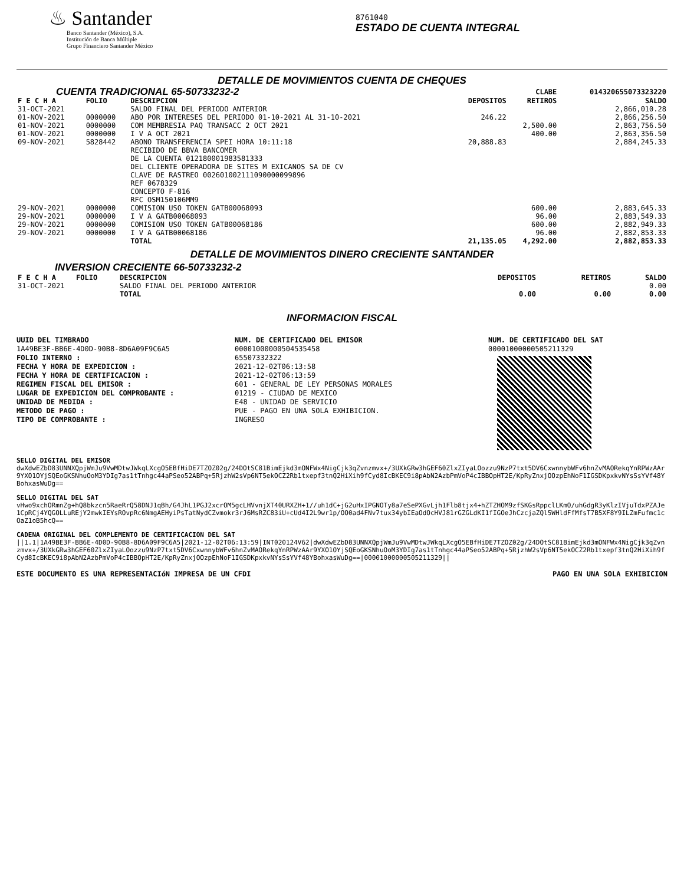♨ Santander
Banco Santander (México), S.A.
Institución de Banca Múltiple
Grupo Financiero Santander México
8761040
ESTADO DE CUENTA INTEGRAL
DETALLE DE MOVIMIENTOS CUENTA DE CHEQUES
| CUENTA TRADICIONAL 65-50733232-2 | | | | CLABE | 014320655073323220 |
| F E C H A | FOLIO | DESCRIPCION | DEPOSITOS | RETIROS | SALDO |
| 31-OCT-2021 | | SALDO FINAL DEL PERIODO ANTERIOR | | | 2,866,010.28 |
| 01-NOV-2021 | 0000000 | ABO POR INTERESES DEL PERIODO 01-10-2021 AL 31-10-2021 | 246.22 | | 2,866,256.50 |
| 01-NOV-2021 | 0000000 | COM MEMBRESIA PAQ TRANSACC 2 OCT 2021 | | 2,500.00 | 2,863,756.50 |
| 01-NOV-2021 | 0000000 | I V A OCT 2021 | | 400.00 | 2,863,356.50 |
| 09-NOV-2021 | 5828442 | ABONO TRANSFERENCIA SPEI HORA 10:11:18 RECIBIDO DE BBVA BANCOMER DE LA CUENTA 012180001983581333 DEL CLIENTE OPERADORA DE SITES M EXICANOS SA DE CV CLAVE DE RASTREO 002601002111090000099896 REF 0678329 CONCEPTO F-816 RFC OSM150106MM9 | 20,888.83 | | 2,884,245.33 |
| 29-NOV-2021 | 0000000 | COMISION USO TOKEN GATB00068093 | | 600.00 | 2,883,645.33 |
| 29-NOV-2021 | 0000000 | I V A GATB00068093 | | 96.00 | 2,883,549.33 |
| 29-NOV-2021 | 0000000 | COMISION USO TOKEN GATB00068186 | | 600.00 | 2,882,949.33 |
| 29-NOV-2021 | 0000000 | I V A GATB00068186 | | 96.00 | 2,882,853.33 |
| | | TOTAL | 21,135.05 | 4,292.00 | 2,882,853.33 |
DETALLE DE MOVIMIENTOS DINERO CRECIENTE SANTANDER
INVERSION CRECIENTE 66-50733232-2
| F E C H A | FOLIO | DESCRIPCION | DEPOSITOS | RETIROS | SALDO |
| --- | --- | --- | --- | --- | --- |
| 31-OCT-2021 | | SALDO FINAL DEL PERIODO ANTERIOR | | | 0.00 |
| | | TOTAL | 0.00 | 0.00 | 0.00 |
INFORMACION FISCAL
UUID DEL TIMBRADO
1A49BE3F-BB6E-4D0D-90B8-8D6A09F9C6A5
FOLIO INTERNO :
FECHA Y HORA DE EXPEDICION :
FECHA Y HORA DE CERTIFICACION :
REGIMEN FISCAL DEL EMISOR :
LUGAR DE EXPEDICION DEL COMPROBANTE :
UNIDAD DE MEDIDA :
METODO DE PAGO :
TIPO DE COMPROBANTE :
NUM. DE CERTIFICADO DEL EMISOR
00001000000504535458
65507332322
2021-12-02T06:13:58
2021-12-02T06:13:59
601 - GENERAL DE LEY PERSONAS MORALES
01219 - CIUDAD DE MEXICO
E48 - UNIDAD DE SERVICIO
PUE - PAGO EN UNA SOLA EXHIBICION.
INGRESO
NUM. DE CERTIFICADO DEL SAT
00001000000505211329
SELLO DIGITAL DEL EMISOR
dwXdwEZbD83UNNXQpjWmJu9VwMDtwJWkqLXcgO5EBfHiDE7TZOZ02g/24DOtSC81BimEjkd3mONFWx4NigCjk3qZvnzmvx+/3UXkGRw3hGEF60ZlxZIyaLOozzu9NzP7txt5DV6CxwnnybWFv6hnZvMAORekqYnRPWzAAr9YXO1OYjSQEoGKSNhuOoM3YDIg7as1tTnhgc44aPSeo52ABPq+5RjzhW2sVp6NT5ekOCZ2Rb1txepf3tnQ2HiXih9fCyd8IcBKEC9i8pAbN2AzbPmVoP4cIBBOpHT2E/KpRyZnxjOOzpEhNoF1IGSDKpxkvNYsSsYVf48YBohxasWuDg==
SELLO DIGITAL DEL SAT
vHwo9xchORmnZg+hQ8bkzcn5RaeRrQ58DNJ1qBh/G4JhL1PGJ2xcrOM5gcLHVvnjXT40URXZH+1//uh1dC+jG2uHxIPGNOTy8a7eSePXGvLjh1Flb8tjx4+hZTZHOM9zfSKGsRppclLKmO/uhGdgR3yKlzIVjuTdxPZAJe1CpRCj4YQGOLLuREjY2mwkIEYsROvpRc6NmgAEHyiPsTatNydCZvmokr3rJ6MsRZC83iU+cUd4I2L9wr1p/OO0ad4FNv7tux34ybIEaOdOcHVJ81rGZGLdKI1fIGOeJhCzcjaZQl5WHldFfMfsT7B5XF8Y9ILZmFufmc1cOaZ1oB5hcQ==
CADENA ORIGINAL DEL COMPLEMENTO DE CERTIFICACION DEL SAT
||1.1|1A49BE3F-BB6E-4D0D-90B8-8D6A09F9C6A5|2021-12-02T06:13:59|INT020124V62|dwXdwEZbD83UNNXQpjWmJu9VwMDtwJWkqLXcgO5EBfHiDE7TZOZ02g/24DOtSC81BimEjkd3mONFWx4NigCjk3qZvnzmvx+/3UXkGRw3hGEF60ZlxZIyaLOozzu9NzP7txt5DV6CxwnnybWFv6hnZvMAORekqYnRPWzAAr9YXO1OYjSQEoGKSNhuOoM3YDIg7as1tTnhgc44aPSeo52ABPq+5RjzhW2sVp6NT5ekOCZ2Rb1txepf3tnQ2HiXih9fCyd8IcBKEC9i8pAbN2AzbPmVoP4cIBBOpHT2E/KpRyZnxjOOzpEhNoF1IGSDKpxkvNYsSsYVf48YBohxasWuDg==|00001000000505211329||
ESTE DOCUMENTO ES UNA REPRESENTACIóN IMPRESA DE UN CFDI PAGO EN UNA SOLA EXHIBICION